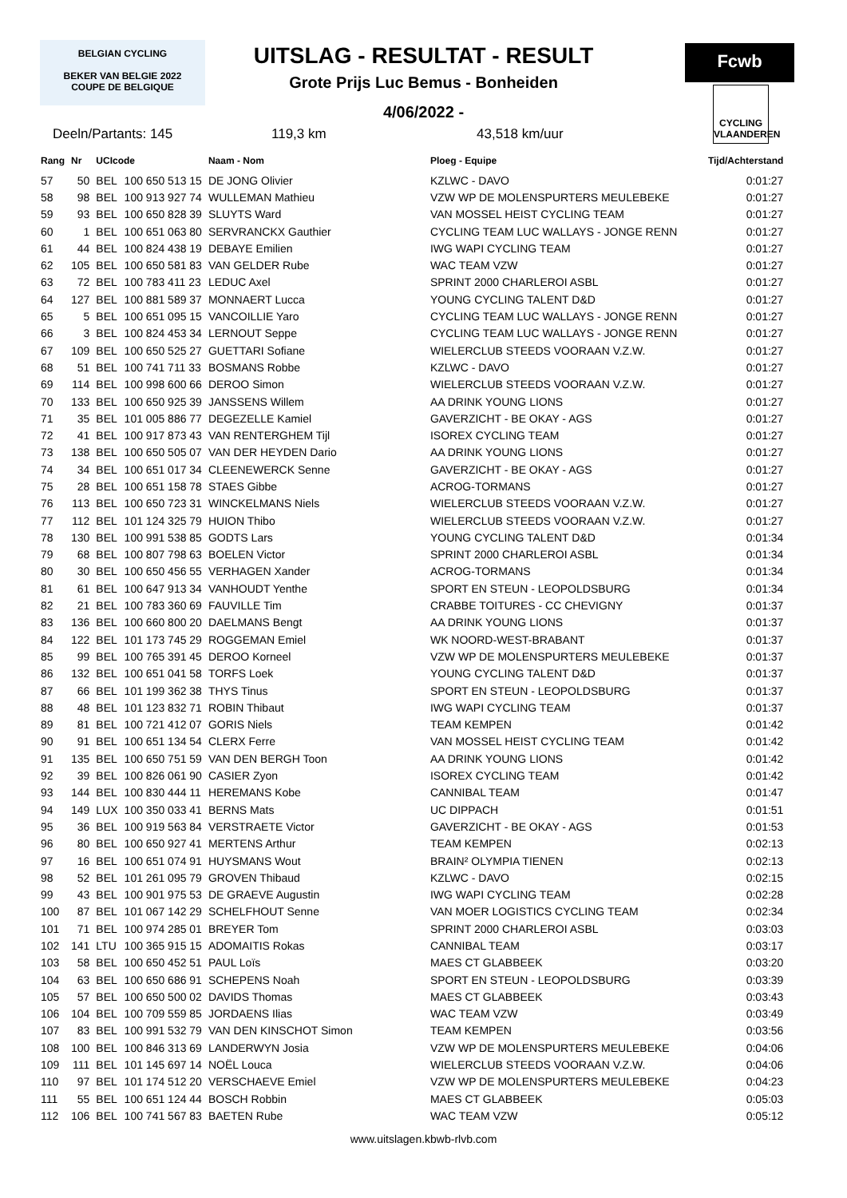BELGIAN CYCLING
BEKER VAN BELGIE 2022
COUPE DE BELGIQUE
Fcwb
CYCLING VLAANDEREN
UITSLAG - RESULTAT - RESULT
Grote Prijs Luc Bemus - Bonheiden
4/06/2022 -
Deeln/Partants: 145 119,3 km 43,518 km/uur
| Rang | Nr | UCIcode | | Naam - Nom | Ploeg - Equipe | Tijd/Achterstand |
| --- | --- | --- | --- | --- | --- | --- |
| 57 | 50 | BEL | 100 650 513 15 | DE JONG Olivier | KZLWC - DAVO | 0:01:27 |
| 58 | 98 | BEL | 100 913 927 74 | WULLEMAN Mathieu | VZW WP DE MOLENSPURTERS MEULEBEKE | 0:01:27 |
| 59 | 93 | BEL | 100 650 828 39 | SLUYTS Ward | VAN MOSSEL HEIST CYCLING TEAM | 0:01:27 |
| 60 | 1 | BEL | 100 651 063 80 | SERVRANCKX Gauthier | CYCLING TEAM LUC WALLAYS - JONGE RENN | 0:01:27 |
| 61 | 44 | BEL | 100 824 438 19 | DEBAYE Emilien | IWG WAPI CYCLING TEAM | 0:01:27 |
| 62 | 105 | BEL | 100 650 581 83 | VAN GELDER Rube | WAC TEAM VZW | 0:01:27 |
| 63 | 72 | BEL | 100 783 411 23 | LEDUC Axel | SPRINT 2000 CHARLEROI ASBL | 0:01:27 |
| 64 | 127 | BEL | 100 881 589 37 | MONNAERT Lucca | YOUNG CYCLING TALENT D&D | 0:01:27 |
| 65 | 5 | BEL | 100 651 095 15 | VANCOILLIE Yaro | CYCLING TEAM LUC WALLAYS - JONGE RENN | 0:01:27 |
| 66 | 3 | BEL | 100 824 453 34 | LERNOUT Seppe | CYCLING TEAM LUC WALLAYS - JONGE RENN | 0:01:27 |
| 67 | 109 | BEL | 100 650 525 27 | GUETTARI Sofiane | WIELERCLUB STEEDS VOORAAN V.Z.W. | 0:01:27 |
| 68 | 51 | BEL | 100 741 711 33 | BOSMANS Robbe | KZLWC - DAVO | 0:01:27 |
| 69 | 114 | BEL | 100 998 600 66 | DEROO Simon | WIELERCLUB STEEDS VOORAAN V.Z.W. | 0:01:27 |
| 70 | 133 | BEL | 100 650 925 39 | JANSSENS Willem | AA DRINK YOUNG LIONS | 0:01:27 |
| 71 | 35 | BEL | 101 005 886 77 | DEGEZELLE Kamiel | GAVERZICHT - BE OKAY - AGS | 0:01:27 |
| 72 | 41 | BEL | 100 917 873 43 | VAN RENTERGHEM Tijl | ISOREX CYCLING TEAM | 0:01:27 |
| 73 | 138 | BEL | 100 650 505 07 | VAN DER HEYDEN Dario | AA DRINK YOUNG LIONS | 0:01:27 |
| 74 | 34 | BEL | 100 651 017 34 | CLEENEWERCK Senne | GAVERZICHT - BE OKAY - AGS | 0:01:27 |
| 75 | 28 | BEL | 100 651 158 78 | STAES Gibbe | ACROG-TORMANS | 0:01:27 |
| 76 | 113 | BEL | 100 650 723 31 | WINCKELMANS Niels | WIELERCLUB STEEDS VOORAAN V.Z.W. | 0:01:27 |
| 77 | 112 | BEL | 101 124 325 79 | HUION Thibo | WIELERCLUB STEEDS VOORAAN V.Z.W. | 0:01:27 |
| 78 | 130 | BEL | 100 991 538 85 | GODTS Lars | YOUNG CYCLING TALENT D&D | 0:01:34 |
| 79 | 68 | BEL | 100 807 798 63 | BOELEN Victor | SPRINT 2000 CHARLEROI ASBL | 0:01:34 |
| 80 | 30 | BEL | 100 650 456 55 | VERHAGEN Xander | ACROG-TORMANS | 0:01:34 |
| 81 | 61 | BEL | 100 647 913 34 | VANHOUDT Yenthe | SPORT EN STEUN - LEOPOLDSBURG | 0:01:34 |
| 82 | 21 | BEL | 100 783 360 69 | FAUVILLE Tim | CRABBE TOITURES - CC CHEVIGNY | 0:01:37 |
| 83 | 136 | BEL | 100 660 800 20 | DAELMANS Bengt | AA DRINK YOUNG LIONS | 0:01:37 |
| 84 | 122 | BEL | 101 173 745 29 | ROGGEMAN Emiel | WK NOORD-WEST-BRABANT | 0:01:37 |
| 85 | 99 | BEL | 100 765 391 45 | DEROO Korneel | VZW WP DE MOLENSPURTERS MEULEBEKE | 0:01:37 |
| 86 | 132 | BEL | 100 651 041 58 | TORFS Loek | YOUNG CYCLING TALENT D&D | 0:01:37 |
| 87 | 66 | BEL | 101 199 362 38 | THYS Tinus | SPORT EN STEUN - LEOPOLDSBURG | 0:01:37 |
| 88 | 48 | BEL | 101 123 832 71 | ROBIN Thibaut | IWG WAPI CYCLING TEAM | 0:01:37 |
| 89 | 81 | BEL | 100 721 412 07 | GORIS Niels | TEAM KEMPEN | 0:01:42 |
| 90 | 91 | BEL | 100 651 134 54 | CLERX Ferre | VAN MOSSEL HEIST CYCLING TEAM | 0:01:42 |
| 91 | 135 | BEL | 100 650 751 59 | VAN DEN BERGH Toon | AA DRINK YOUNG LIONS | 0:01:42 |
| 92 | 39 | BEL | 100 826 061 90 | CASIER Zyon | ISOREX CYCLING TEAM | 0:01:42 |
| 93 | 144 | BEL | 100 830 444 11 | HEREMANS Kobe | CANNIBAL TEAM | 0:01:47 |
| 94 | 149 | LUX | 100 350 033 41 | BERNS Mats | UC DIPPACH | 0:01:51 |
| 95 | 36 | BEL | 100 919 563 84 | VERSTRAETE Victor | GAVERZICHT - BE OKAY - AGS | 0:01:53 |
| 96 | 80 | BEL | 100 650 927 41 | MERTENS Arthur | TEAM KEMPEN | 0:02:13 |
| 97 | 16 | BEL | 100 651 074 91 | HUYSMANS Wout | BRAIN² OLYMPIA TIENEN | 0:02:13 |
| 98 | 52 | BEL | 101 261 095 79 | GROVEN Thibaud | KZLWC - DAVO | 0:02:15 |
| 99 | 43 | BEL | 100 901 975 53 | DE GRAEVE Augustin | IWG WAPI CYCLING TEAM | 0:02:28 |
| 100 | 87 | BEL | 101 067 142 29 | SCHELFHOUT Senne | VAN MOER LOGISTICS CYCLING TEAM | 0:02:34 |
| 101 | 71 | BEL | 100 974 285 01 | BREYER Tom | SPRINT 2000 CHARLEROI ASBL | 0:03:03 |
| 102 | 141 | LTU | 100 365 915 15 | ADOMAITIS Rokas | CANNIBAL TEAM | 0:03:17 |
| 103 | 58 | BEL | 100 650 452 51 | PAUL Loïs | MAES CT GLABBEEK | 0:03:20 |
| 104 | 63 | BEL | 100 650 686 91 | SCHEPENS Noah | SPORT EN STEUN - LEOPOLDSBURG | 0:03:39 |
| 105 | 57 | BEL | 100 650 500 02 | DAVIDS Thomas | MAES CT GLABBEEK | 0:03:43 |
| 106 | 104 | BEL | 100 709 559 85 | JORDAENS Ilias | WAC TEAM VZW | 0:03:49 |
| 107 | 83 | BEL | 100 991 532 79 | VAN DEN KINSCHOT Simon | TEAM KEMPEN | 0:03:56 |
| 108 | 100 | BEL | 100 846 313 69 | LANDERWYN Josia | VZW WP DE MOLENSPURTERS MEULEBEKE | 0:04:06 |
| 109 | 111 | BEL | 101 145 697 14 | NOËL Louca | WIELERCLUB STEEDS VOORAAN V.Z.W. | 0:04:06 |
| 110 | 97 | BEL | 101 174 512 20 | VERSCHAEVE Emiel | VZW WP DE MOLENSPURTERS MEULEBEKE | 0:04:23 |
| 111 | 55 | BEL | 100 651 124 44 | BOSCH Robbin | MAES CT GLABBEEK | 0:05:03 |
| 112 | 106 | BEL | 100 741 567 83 | BAETEN Rube | WAC TEAM VZW | 0:05:12 |
www.uitslagen.kbwb-rlvb.com